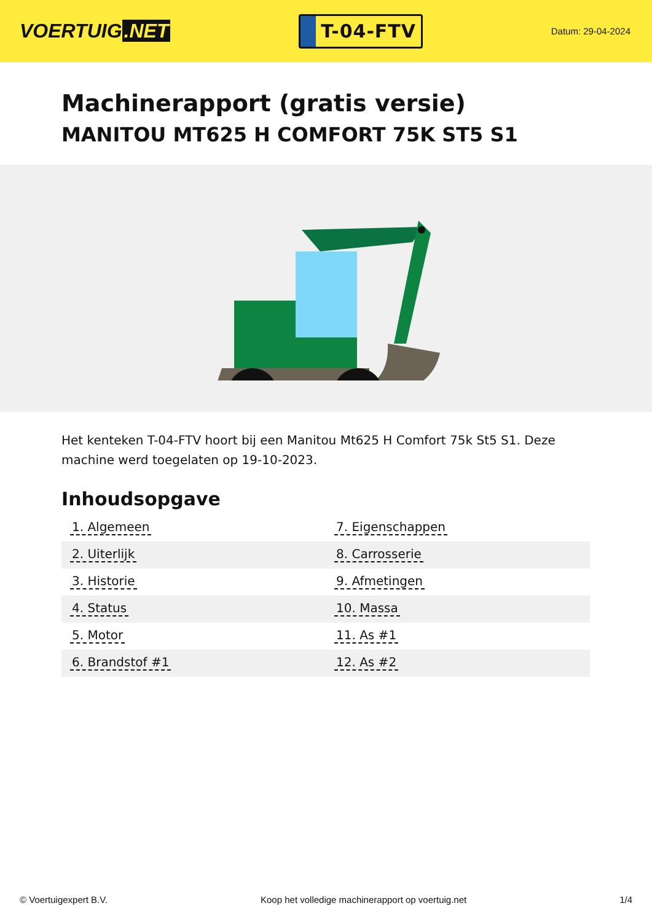VOERTUIG.NET
T-04-FTV
Datum: 29-04-2024
Machinerapport (gratis versie)
MANITOU MT625 H COMFORT 75K ST5 S1
Het kenteken T-04-FTV hoort bij een Manitou Mt625 H Comfort 75k St5 S1. Deze machine werd toegelaten op 19-10-2023.
Inhoudsopgave
| 1. Algemeen | 7. Eigenschappen |
| 2. Uiterlijk | 8. Carrosserie |
| 3. Historie | 9. Afmetingen |
| 4. Status | 10. Massa |
| 5. Motor | 11. As #1 |
| 6. Brandstof #1 | 12. As #2 |
© Voertuigexpert B.V. Koop het volledige machinerapport op voertuig.net
1/4